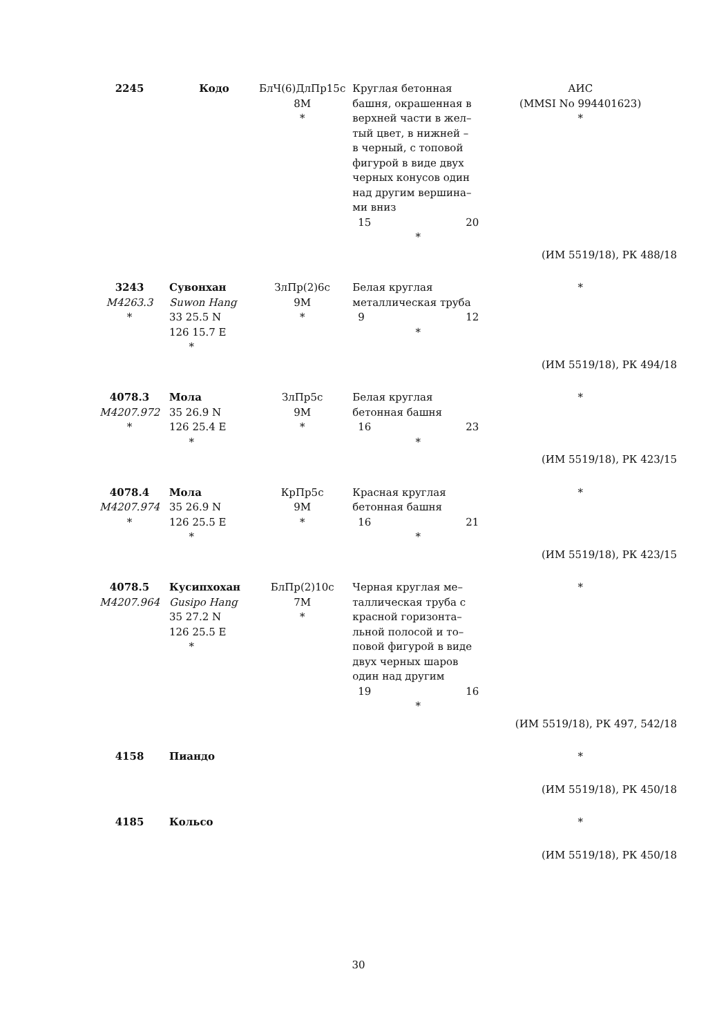| 2245 | Кодо | БлЧ(6)ДлПр15с 8M * | Круглая бетонная башня, окрашенная в верхней части в жел– тый цвет, в нижней – в черный, с топовой фигурой в виде двух черных конусов один над другим вершина– ми вниз 15 20 * | АИС (MMSI No 994401623) * |
| (ИМ 5519/18), РК 488/18 | | | | |
| 3243 M4263.3 * | Сувонхан Suwon Hang 33 25.5 N 126 15.7 E * | ЗлПр(2)6с 9M * | Белая круглая металлическая труба 9 12 * | * |
| (ИМ 5519/18), РК 494/18 | | | | |
| 4078.3 M4207.972 * | Мола 35 26.9 N 126 25.4 E * | ЗлПр5с 9M * | Белая круглая бетонная башня 16 23 * | * |
| (ИМ 5519/18), РК 423/15 | | | | |
| 4078.4 M4207.974 * | Мола 35 26.9 N 126 25.5 E * | КрПр5с 9M * | Красная круглая бетонная башня 16 21 * | * |
| (ИМ 5519/18), РК 423/15 | | | | |
| 4078.5 M4207.964 | Кусипхохан Gusipo Hang 35 27.2 N 126 25.5 E * | БлПр(2)10с 7M * | Черная круглая ме– таллическая труба с красной горизонта– льной полосой и то– повой фигурой в виде двух черных шаров один над другим 19 16 * | * |
| (ИМ 5519/18), РК 497, 542/18 | | | | |
| 4158 | Пиандо | | | * |
| (ИМ 5519/18), РК 450/18 | | | | |
| 4185 | Кольсо | | | * |
| (ИМ 5519/18), РК 450/18 | | | | |
30